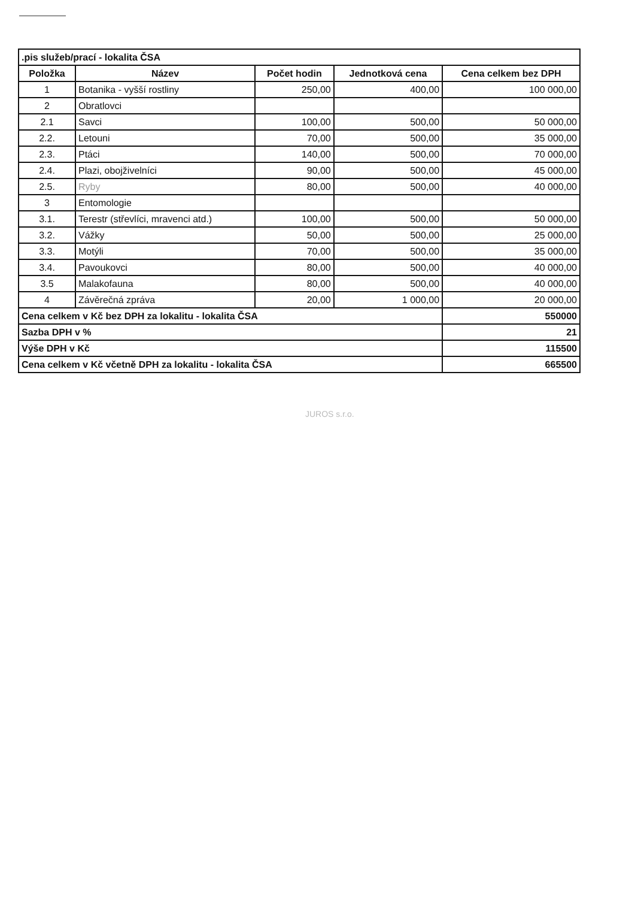| .pis služeb/prací - lokalita ČSA | | | | |
| Položka | Název | Počet hodin | Jednotková cena | Cena celkem bez DPH |
| 1 | Botanika - vyšší rostliny | 250,00 | 400,00 | 100 000,00 |
| 2 | Obratlovci | | | |
| 2.1 | Savci | 100,00 | 500,00 | 50 000,00 |
| 2.2. | Letouni | 70,00 | 500,00 | 35 000,00 |
| 2.3. | Ptáci | 140,00 | 500,00 | 70 000,00 |
| 2.4. | Plazi, obojživelníci | 90,00 | 500,00 | 45 000,00 |
| 2.5. | Ryby | 80,00 | 500,00 | 40 000,00 |
| 3 | Entomologie | | | |
| 3.1. | Terestr (střevlíci, mravenci atd.) | 100,00 | 500,00 | 50 000,00 |
| 3.2. | Vážky | 50,00 | 500,00 | 25 000,00 |
| 3.3. | Motýli | 70,00 | 500,00 | 35 000,00 |
| 3.4. | Pavoukovci | 80,00 | 500,00 | 40 000,00 |
| 3.5 | Malakofauna | 80,00 | 500,00 | 40 000,00 |
| 4 | Závěrečná zpráva | 20,00 | 1 000,00 | 20 000,00 |
| Cena celkem v Kč bez DPH za lokalitu - lokalita ČSA | | | | 550000 |
| Sazba DPH v % | | | | 21 |
| Výše DPH v Kč | | | | 115500 |
| Cena celkem v Kč včetně DPH za lokalitu - lokalita ČSA | | | | 665500 |
JUROS s.r.o.